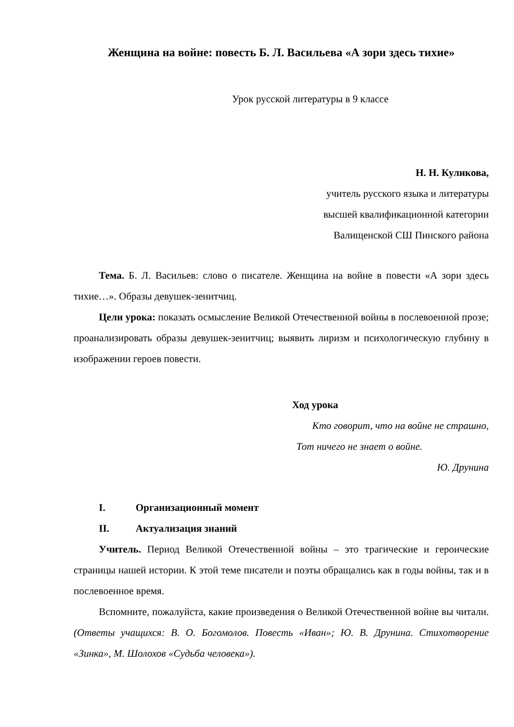Женщина на войне: повесть Б. Л. Васильева «А зори здесь тихие»
Урок русской литературы в 9 классе
Н. Н. Куликова,
учитель русского языка и литературы
высшей квалификационной категории
Валищенской СШ Пинского района
Тема. Б. Л. Васильев: слово о писателе. Женщина на войне в повести «А зори здесь тихие…». Образы девушек-зенитчиц.
Цели урока: показать осмысление Великой Отечественной войны в послевоенной прозе; проанализировать образы девушек-зенитчиц; выявить лиризм и психологическую глубину в изображении героев повести.
Ход урока
Кто говорит, что на войне не страшно,
Тот ничего не знает о войне.
Ю. Друнина
I. Организационный момент
II. Актуализация знаний
Учитель. Период Великой Отечественной войны – это трагические и героические страницы нашей истории. К этой теме писатели и поэты обращались как в годы войны, так и в послевоенное время.
Вспомните, пожалуйста, какие произведения о Великой Отечественной войне вы читали. (Ответы учащихся: В. О. Богомолов. Повесть «Иван»; Ю. В. Друнина. Стихотворение «Зинка», М. Шолохов «Судьба человека»).